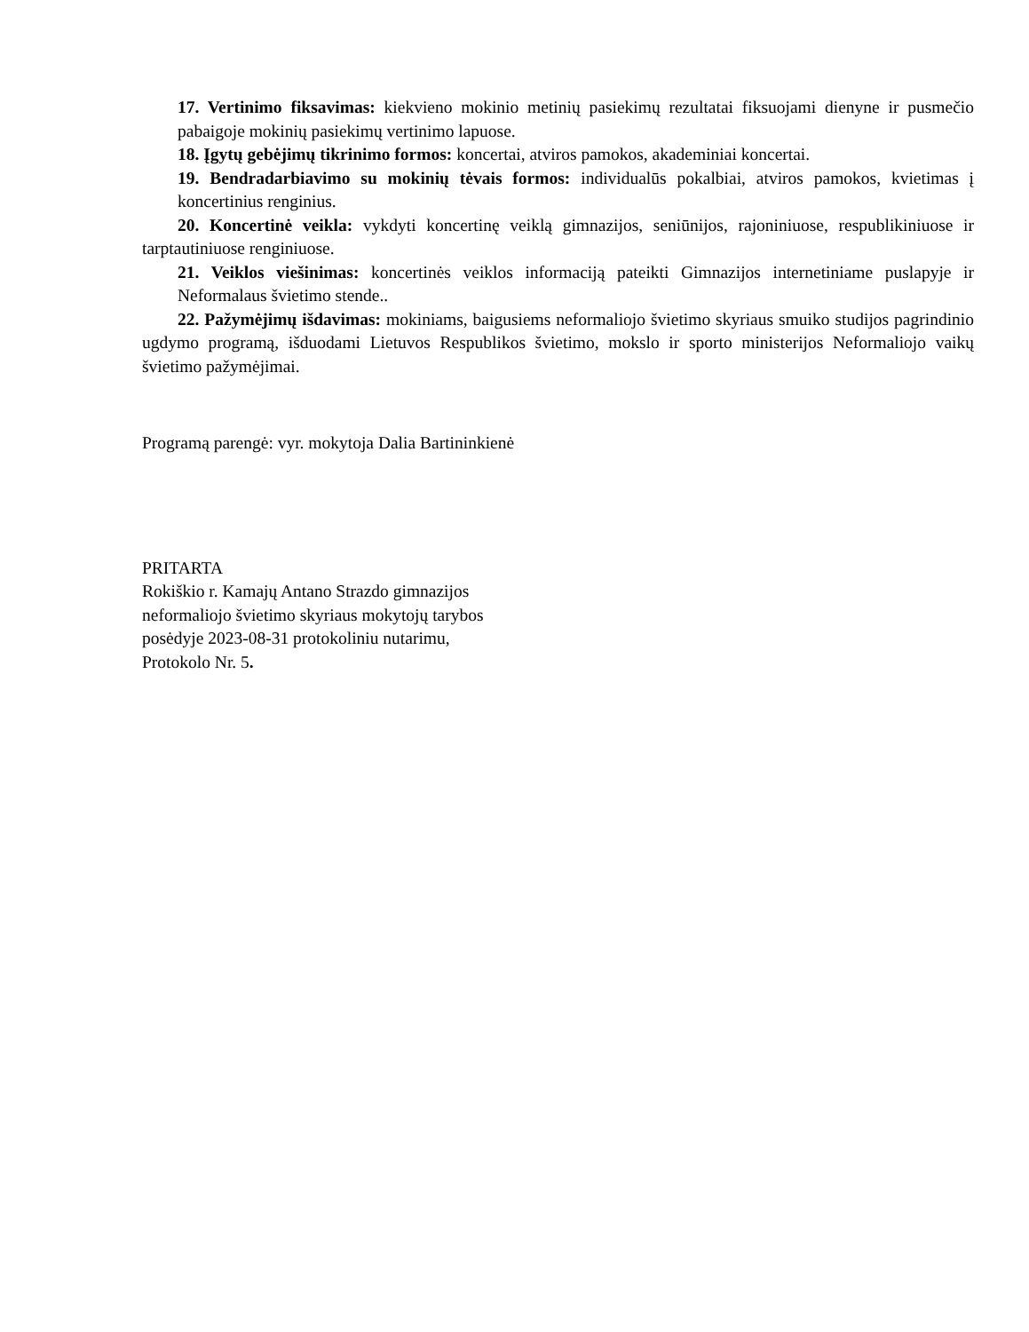17. Vertinimo fiksavimas: kiekvieno mokinio metinių pasiekimų rezultatai fiksuojami dienyne ir pusmečio pabaigoje mokinių pasiekimų vertinimo lapuose.
18. Įgytų gebėjimų tikrinimo formos: koncertai, atviros pamokos, akademiniai koncertai.
19. Bendradarbiavimo su mokinių tėvais formos: individualūs pokalbiai, atviros pamokos, kvietimas į koncertinius renginius.
20. Koncertinė veikla: vykdyti koncertinę veiklą gimnazijos, seniūnijos, rajoniniuose, respublikiniuose ir tarptautiniuose renginiuose.
21. Veiklos viešinimas: koncertinės veiklos informaciją pateikti Gimnazijos internetiniame puslapyje ir Neformalaus švietimo stende..
22. Pažymėjimų išdavimas: mokiniams, baigusiems neformaliojo švietimo skyriaus smuiko studijos pagrindinio ugdymo programą, išduodami Lietuvos Respublikos švietimo, mokslo ir sporto ministerijos Neformaliojo vaikų švietimo pažymėjimai.
Programą parengė: vyr. mokytoja Dalia Bartininkienė
PRITARTA
Rokiškio r. Kamajų Antano Strazdo gimnazijos
neformaliojo švietimo skyriaus mokytojų tarybos
posėdyje 2023-08-31 protokoliniu nutarimu,
Protokolo Nr. 5.